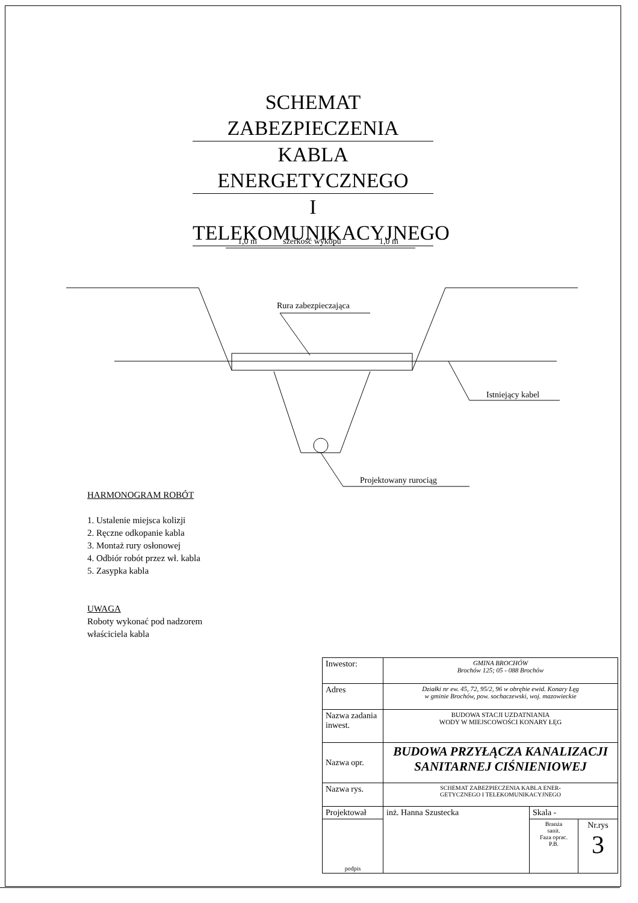SCHEMAT ZABEZPIECZENIA
KABLA ENERGETYCZNEGO
I TELEKOMUNIKACYJNEGO
1,0 m
szerkość wykopu
1,0 m
Rura zabezpieczająca
Istniejący kabel
Projektowany rurociąg
HARMONOGRAM ROBÓT
1. Ustalenie miejsca kolizji
2. Ręczne odkopanie kabla
3. Montaż rury osłonowej
4. Odbiór robót przez wł. kabla
5. Zasypka kabla
UWAGA
Roboty wykonać pod nadzorem
właściciela kabla
| Inwestor: | GMINA BROCHÓW Brochów 125; 05 - 088 Brochów | | |
| Adres | Działki nr ew. 45, 72, 95/2, 96 w obrębie ewid. Konary Łęg w gminie Brochów, pow. sochaczewski, woj. mazowieckie | | |
| Nazwa zadania inwest. | BUDOWA STACJI UZDATNIANIA WODY W MIEJSCOWOŚCI KONARY ŁĘG | | |
| Nazwa opr. | BUDOWA PRZYŁĄCZA KANALIZACJI SANITARNEJ CIŚNIENIOWEJ | | |
| Nazwa rys. | SCHEMAT ZABEZPIECZENIA KABLA ENER- GETYCZNEGO I TELEKOMUNIKACYJNEGO | | |
| Projektował | inż. Hanna Szustecka | Skala - | |
| podpis | | Branża sanit. Faza oprac. P.B. | Nr.rys 3 |